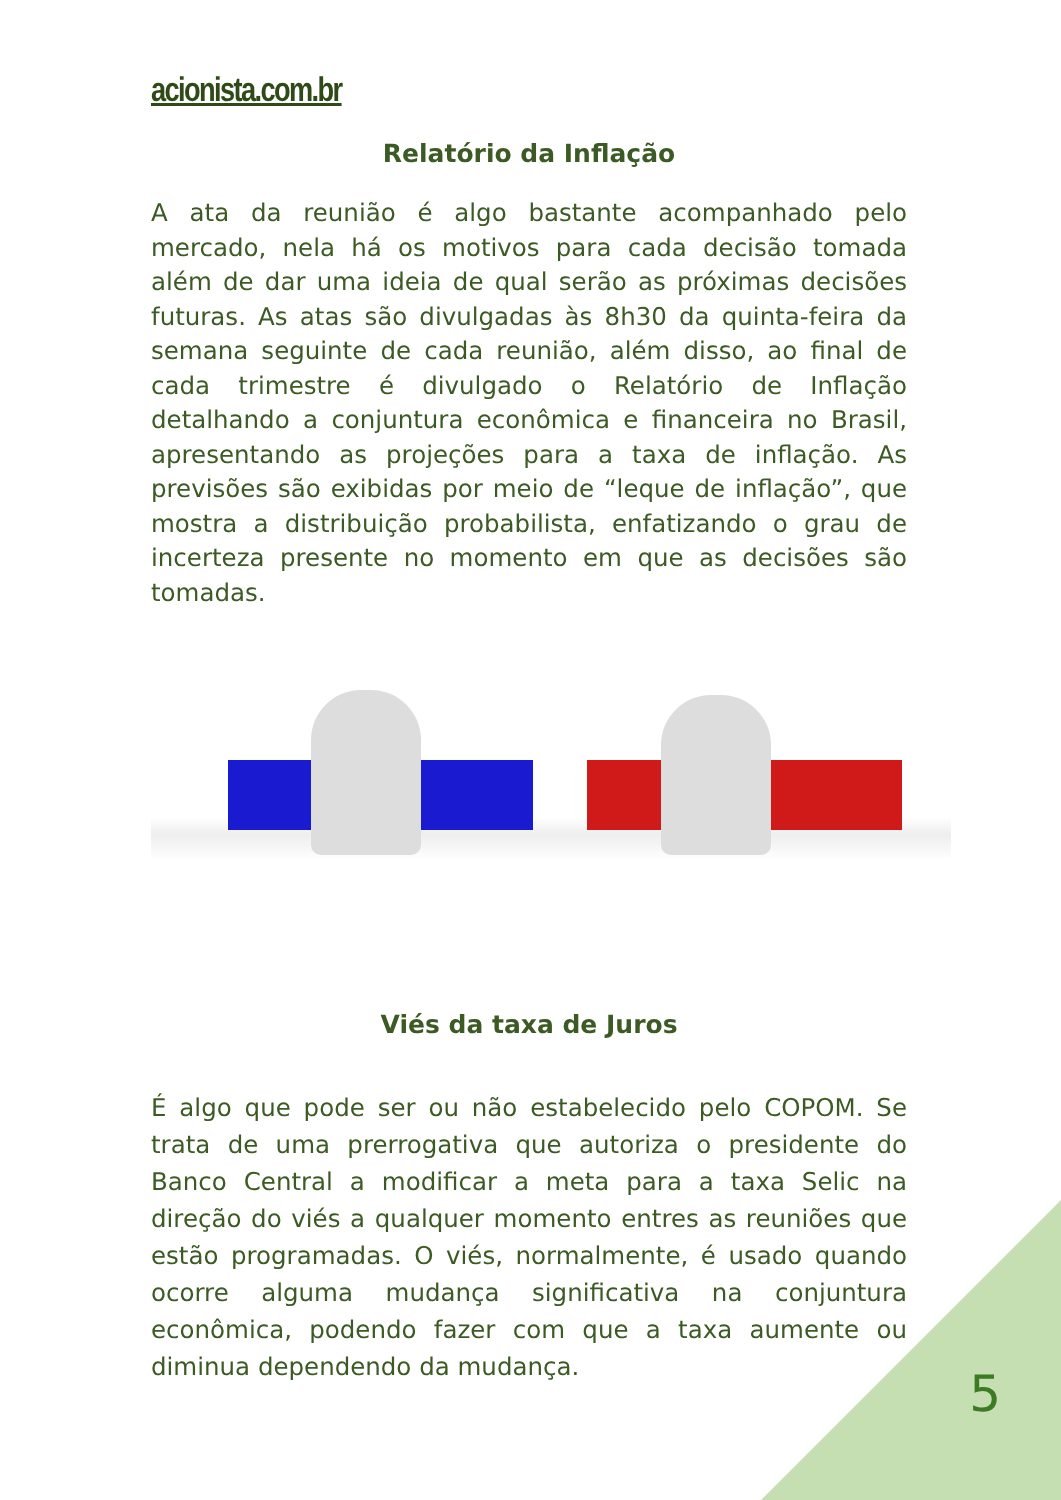acionista.com.br
Relatório da Inflação
A ata da reunião é algo bastante acompanhado pelo mercado, nela há os motivos para cada decisão tomada além de dar uma ideia de qual serão as próximas decisões futuras. As atas são divulgadas às 8h30 da quinta-feira da semana seguinte de cada reunião, além disso, ao final de cada trimestre é divulgado o Relatório de Inflação detalhando a conjuntura econômica e financeira no Brasil, apresentando as projeções para a taxa de inflação. As previsões são exibidas por meio de “leque de inflação”, que mostra a distribuição probabilista, enfatizando o grau de incerteza presente no momento em que as decisões são tomadas.
Viés da taxa de Juros
É algo que pode ser ou não estabelecido pelo COPOM. Se trata de uma prerrogativa que autoriza o presidente do Banco Central a modificar a meta para a taxa Selic na direção do viés a qualquer momento entres as reuniões que estão programadas. O viés, normalmente, é usado quando ocorre alguma mudança significativa na conjuntura econômica, podendo fazer com que a taxa aumente ou diminua dependendo da mudança.
5